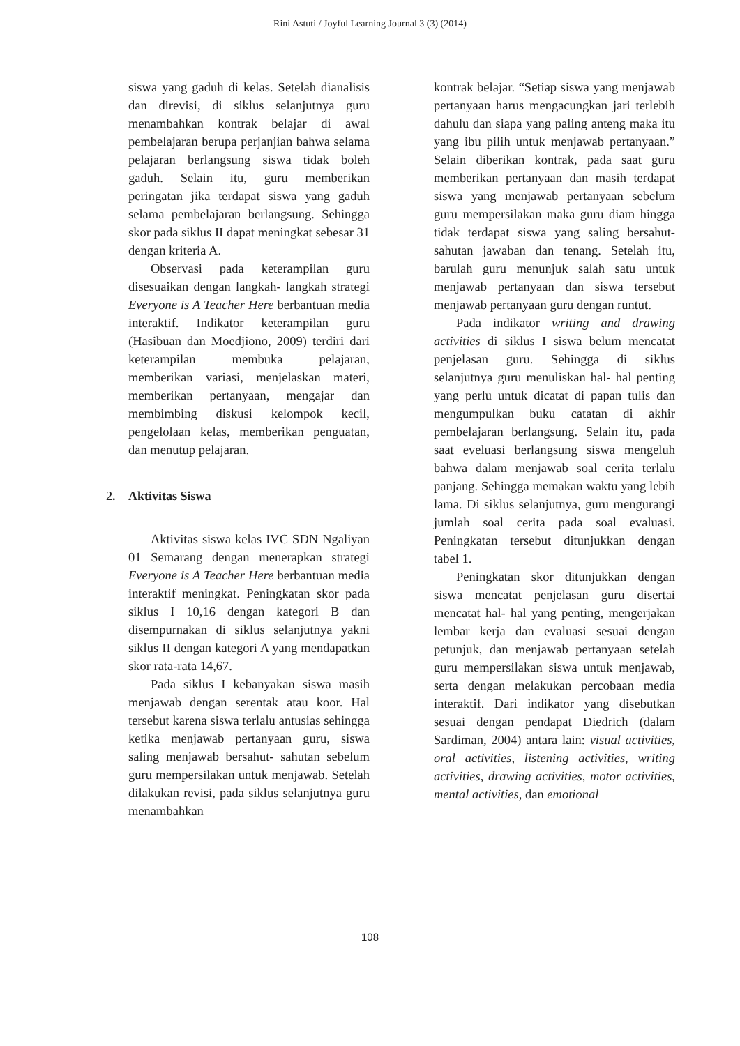Rini Astuti / Joyful Learning Journal 3 (3) (2014)
siswa yang gaduh di kelas. Setelah dianalisis dan direvisi, di siklus selanjutnya guru menambahkan kontrak belajar di awal pembelajaran berupa perjanjian bahwa selama pelajaran berlangsung siswa tidak boleh gaduh. Selain itu, guru memberikan peringatan jika terdapat siswa yang gaduh selama pembelajaran berlangsung. Sehingga skor pada siklus II dapat meningkat sebesar 31 dengan kriteria A.
Observasi pada keterampilan guru disesuaikan dengan langkah- langkah strategi Everyone is A Teacher Here berbantuan media interaktif. Indikator keterampilan guru (Hasibuan dan Moedjiono, 2009) terdiri dari keterampilan membuka pelajaran, memberikan variasi, menjelaskan materi, memberikan pertanyaan, mengajar dan membimbing diskusi kelompok kecil, pengelolaan kelas, memberikan penguatan, dan menutup pelajaran.
2. Aktivitas Siswa
Aktivitas siswa kelas IVC SDN Ngaliyan 01 Semarang dengan menerapkan strategi Everyone is A Teacher Here berbantuan media interaktif meningkat. Peningkatan skor pada siklus I 10,16 dengan kategori B dan disempurnakan di siklus selanjutnya yakni siklus II dengan kategori A yang mendapatkan skor rata-rata 14,67.
Pada siklus I kebanyakan siswa masih menjawab dengan serentak atau koor. Hal tersebut karena siswa terlalu antusias sehingga ketika menjawab pertanyaan guru, siswa saling menjawab bersahut- sahutan sebelum guru mempersilakan untuk menjawab. Setelah dilakukan revisi, pada siklus selanjutnya guru menambahkan
kontrak belajar. “Setiap siswa yang menjawab pertanyaan harus mengacungkan jari terlebih dahulu dan siapa yang paling anteng maka itu yang ibu pilih untuk menjawab pertanyaan.” Selain diberikan kontrak, pada saat guru memberikan pertanyaan dan masih terdapat siswa yang menjawab pertanyaan sebelum guru mempersilakan maka guru diam hingga tidak terdapat siswa yang saling bersahut- sahutan jawaban dan tenang. Setelah itu, barulah guru menunjuk salah satu untuk menjawab pertanyaan dan siswa tersebut menjawab pertanyaan guru dengan runtut.
Pada indikator writing and drawing activities di siklus I siswa belum mencatat penjelasan guru. Sehingga di siklus selanjutnya guru menuliskan hal- hal penting yang perlu untuk dicatat di papan tulis dan mengumpulkan buku catatan di akhir pembelajaran berlangsung. Selain itu, pada saat eveluasi berlangsung siswa mengeluh bahwa dalam menjawab soal cerita terlalu panjang. Sehingga memakan waktu yang lebih lama. Di siklus selanjutnya, guru mengurangi jumlah soal cerita pada soal evaluasi. Peningkatan tersebut ditunjukkan dengan tabel 1.
Peningkatan skor ditunjukkan dengan siswa mencatat penjelasan guru disertai mencatat hal- hal yang penting, mengerjakan lembar kerja dan evaluasi sesuai dengan petunjuk, dan menjawab pertanyaan setelah guru mempersilakan siswa untuk menjawab, serta dengan melakukan percobaan media interaktif. Dari indikator yang disebutkan sesuai dengan pendapat Diedrich (dalam Sardiman, 2004) antara lain: visual activities, oral activities, listening activities, writing activities, drawing activities, motor activities, mental activities, dan emotional
108